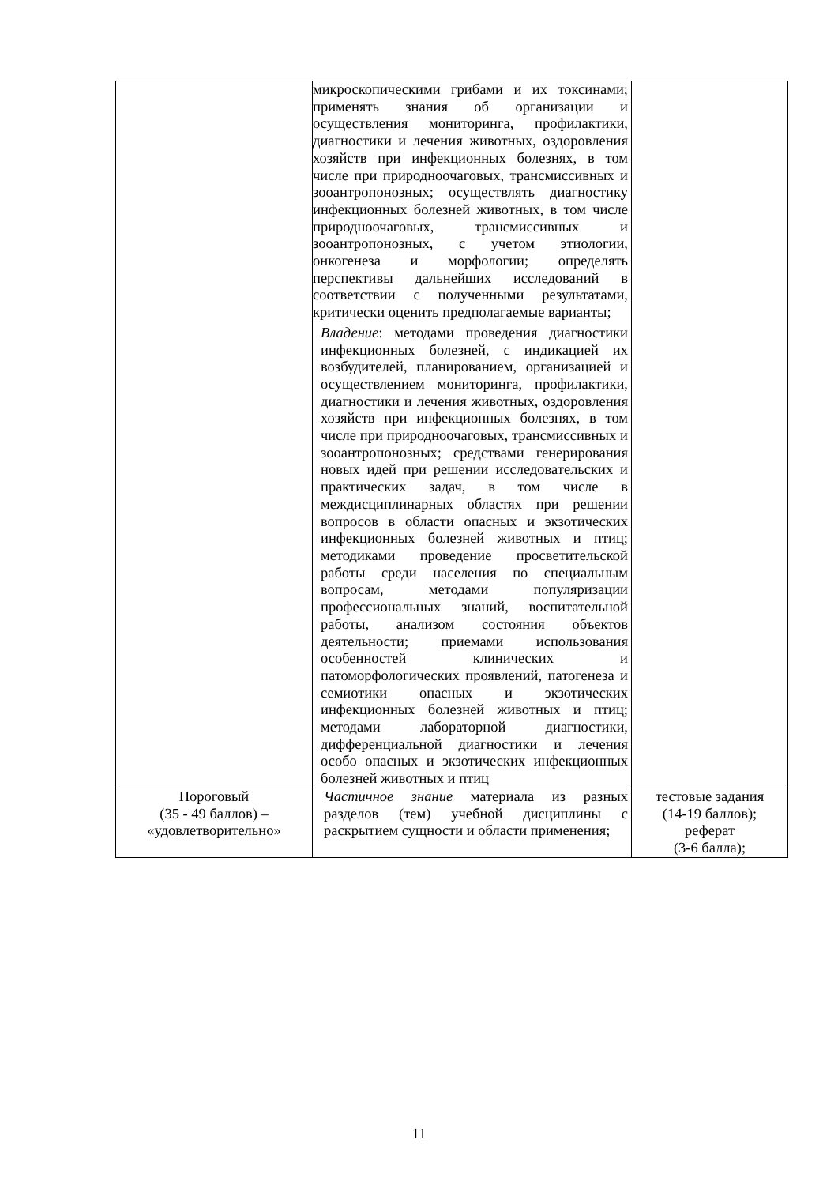| | микроскопическими грибами и их токсинами; применять знания об организации и осуществления мониторинга, профилактики, диагностики и лечения животных, оздоровления хозяйств при инфекционных болезнях, в том числе при природноочаговых, трансмиссивных и зооантропонозных; осуществлять диагностику инфекционных болезней животных, в том числе природноочаговых, трансмиссивных и зооантропонозных, с учетом этиологии, онкогенеза и морфологии; определять перспективы дальнейших исследований в соответствии с полученными результатами, критически оценить предполагаемые варианты; Владение : методами проведения диагностики инфекционных болезней, с индикацией их возбудителей, планированием, организацией и осуществлением мониторинга, профилактики, диагностики и лечения животных, оздоровления хозяйств при инфекционных болезнях, в том числе при природноочаговых, трансмиссивных и зооантропонозных; средствами генерирования новых идей при решении исследовательских и практических задач, в том числе в междисциплинарных областях при решении вопросов в области опасных и экзотических инфекционных болезней животных и птиц; методиками проведение просветительской работы среди населения по специальным вопросам, методами популяризации профессиональных знаний, воспитательной работы, анализом состояния объектов деятельности; приемами использования особенностей клинических и патоморфологических проявлений, патогенеза и семиотики опасных и экзотических инфекционных болезней животных и птиц; методами лабораторной диагностики, дифференциальной диагностики и лечения особо опасных и экзотических инфекционных болезней животных и птиц | |
| Пороговый (35 - 49 баллов) – «удовлетворительно» | Частичное знание материала из разных разделов (тем) учебной дисциплины с раскрытием сущности и области применения; | тестовые задания (14-19 баллов); реферат (3-6 балла); |
11